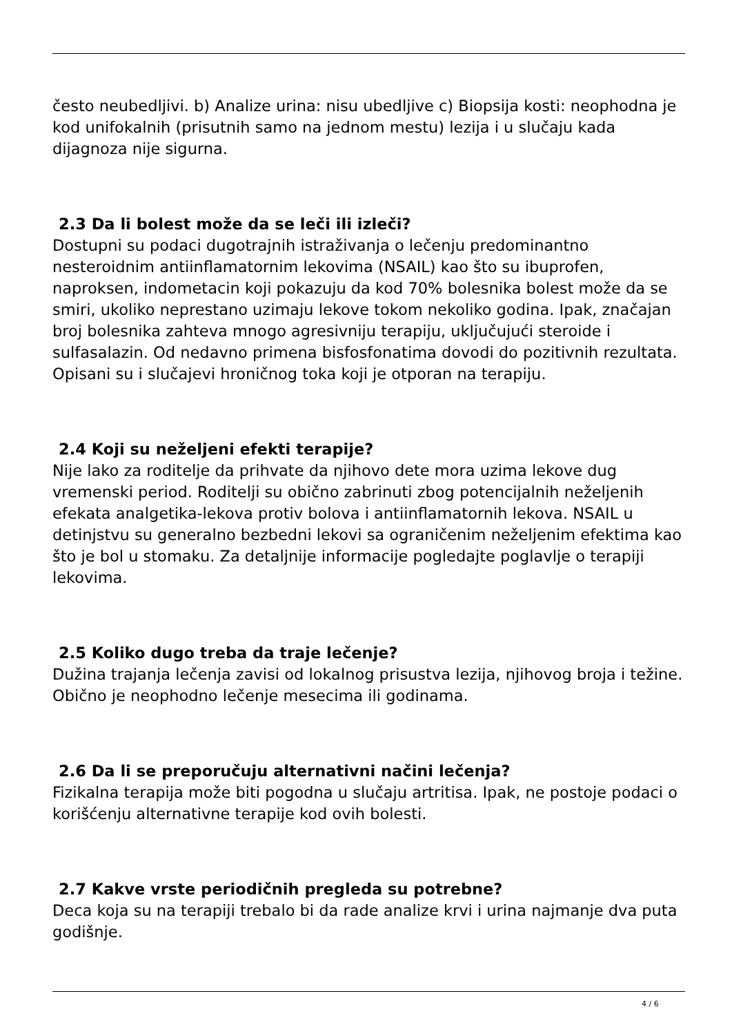često neubedljivi. b) Analize urina: nisu ubedljive c) Biopsija kosti: neophodna je kod unifokalnih (prisutnih samo na jednom mestu) lezija i u slučaju kada dijagnoza nije sigurna.
2.3 Da li bolest može da se leči ili izleči?
Dostupni su podaci dugotrajnih istraživanja o lečenju predominantno nesteroidnim antiinflamatornim lekovima (NSAIL) kao što su ibuprofen, naproksen, indometacin koji pokazuju da kod 70% bolesnika bolest može da se smiri, ukoliko neprestano uzimaju lekove tokom nekoliko godina. Ipak, značajan broj bolesnika zahteva mnogo agresivniju terapiju, uključujući steroide i sulfasalazin. Od nedavno primena bisfosfonatima dovodi do pozitivnih rezultata. Opisani su i slučajevi hroničnog toka koji je otporan na terapiju.
2.4 Koji su neželjeni efekti terapije?
Nije lako za roditelje da prihvate da njihovo dete mora uzima lekove dug vremenski period. Roditelji su obično zabrinuti zbog potencijalnih neželjenih efekata analgetika-lekova protiv bolova i antiinflamatornih lekova. NSAIL u detinjstvu su generalno bezbedni lekovi sa ograničenim neželjenim efektima kao što je bol u stomaku. Za detaljnije informacije pogledajte poglavlje o terapiji lekovima.
2.5 Koliko dugo treba da traje lečenje?
Dužina trajanja lečenja zavisi od lokalnog prisustva lezija, njihovog broja i težine. Obično je neophodno lečenje mesecima ili godinama.
2.6 Da li se preporučuju alternativni načini lečenja?
Fizikalna terapija može biti pogodna u slučaju artritisa. Ipak, ne postoje podaci o korišćenju alternativne terapije kod ovih bolesti.
2.7 Kakve vrste periodičnih pregleda su potrebne?
Deca koja su na terapiji trebalo bi da rade analize krvi i urina najmanje dva puta godišnje.
4 / 6